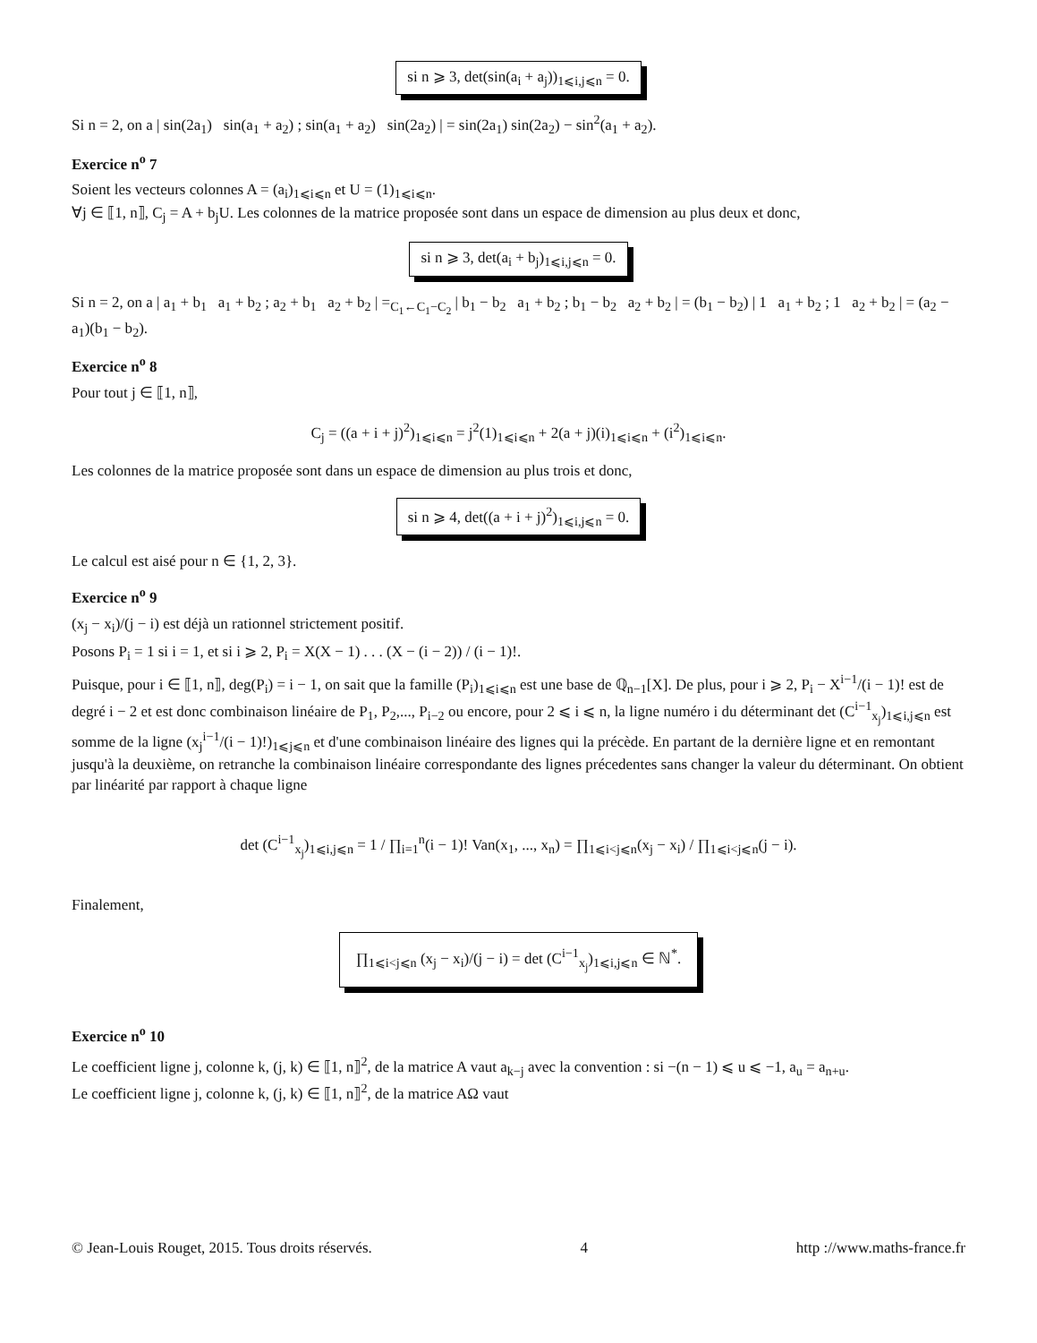si n ⩾ 3, det(sin(a<sub>i</sub> + a<sub>j</sub>))<sub>1⩽i,j⩽n</sub> = 0.
Si n = 2, on a | sin(2a<sub>1</sub>) sin(a<sub>1</sub> + a<sub>2</sub>) ; sin(a<sub>1</sub> + a<sub>2</sub>) sin(2a<sub>2</sub>) | = sin(2a<sub>1</sub>) sin(2a<sub>2</sub>) − sin<sup>2</sup>(a<sub>1</sub> + a<sub>2</sub>).
Exercice n<sup>o</sup> 7
Soient les vecteurs colonnes A = (a<sub>i</sub>)<sub>1⩽i⩽n</sub> et U = (1)<sub>1⩽i⩽n</sub>.
∀j ∈ ⟦1, n⟧, C<sub>j</sub> = A + b<sub>j</sub>U. Les colonnes de la matrice proposée sont dans un espace de dimension au plus deux et donc,
si n ⩾ 3, det(a<sub>i</sub> + b<sub>j</sub>)<sub>1⩽i,j⩽n</sub> = 0.
Si n = 2, on a | a<sub>1</sub> + b<sub>1</sub> a<sub>1</sub> + b<sub>2</sub> ; a<sub>2</sub> + b<sub>1</sub> a<sub>2</sub> + b<sub>2</sub> | =<sub>C<sub>1</sub>←C<sub>1</sub>−C<sub>2</sub></sub> | b<sub>1</sub> − b<sub>2</sub> a<sub>1</sub> + b<sub>2</sub> ; b<sub>1</sub> − b<sub>2</sub> a<sub>2</sub> + b<sub>2</sub> | = (b<sub>1</sub> − b<sub>2</sub>) | 1 a<sub>1</sub> + b<sub>2</sub> ; 1 a<sub>2</sub> + b<sub>2</sub> | = (a<sub>2</sub> − a<sub>1</sub>)(b<sub>1</sub> − b<sub>2</sub>).
Exercice n<sup>o</sup> 8
Pour tout j ∈ ⟦1, n⟧,
C<sub>j</sub> = ((a + i + j)<sup>2</sup>)<sub>1⩽i⩽n</sub> = j<sup>2</sup>(1)<sub>1⩽i⩽n</sub> + 2(a + j)(i)<sub>1⩽i⩽n</sub> + (i<sup>2</sup>)<sub>1⩽i⩽n</sub>.
Les colonnes de la matrice proposée sont dans un espace de dimension au plus trois et donc,
si n ⩾ 4, det((a + i + j)<sup>2</sup>)<sub>1⩽i,j⩽n</sub> = 0.
Le calcul est aisé pour n ∈ {1, 2, 3}.
Exercice n<sup>o</sup> 9
(x<sub>j</sub> − x<sub>i</sub>)/(j − i) est déjà un rationnel strictement positif.
Posons P<sub>i</sub> = 1 si i = 1, et si i ⩾ 2, P<sub>i</sub> = X(X − 1) . . . (X − (i − 2)) / (i − 1)!.
Puisque, pour i ∈ ⟦1, n⟧, deg(P<sub>i</sub>) = i − 1, on sait que la famille (P<sub>i</sub>)<sub>1⩽i⩽n</sub> est une base de ℚ<sub>n−1</sub>[X]. De plus, pour i ⩾ 2, P<sub>i</sub> − X<sup>i−1</sup>/(i − 1)! est de degré i − 2 et est donc combinaison linéaire de P<sub>1</sub>, P<sub>2</sub>,..., P<sub>i−2</sub> ou encore, pour 2 ⩽ i ⩽ n, la ligne numéro i du déterminant det (C<sup>i−1</sup><sub>x<sub>j</sub></sub>)<sub>1⩽i,j⩽n</sub> est somme de la ligne (x<sub>j</sub><sup>i−1</sup>/(i − 1)!)<sub>1⩽j⩽n</sub> et d'une combinaison linéaire des lignes qui la précède. En partant de la dernière ligne et en remontant jusqu'à la deuxième, on retranche la combinaison linéaire correspondante des lignes précedentes sans changer la valeur du déterminant. On obtient par linéarité par rapport à chaque ligne
det (C<sup>i−1</sup><sub>x<sub>j</sub></sub>)<sub>1⩽i,j⩽n</sub> = 1 / ∏<sub>i=1</sub><sup>n</sup>(i − 1)! Van(x<sub>1</sub>, ..., x<sub>n</sub>) = ∏<sub>1⩽i<j⩽n</sub>(x<sub>j</sub> − x<sub>i</sub>) / ∏<sub>1⩽i<j⩽n</sub>(j − i).
Finalement,
∏<sub>1⩽i<j⩽n</sub> (x<sub>j</sub> − x<sub>i</sub>)/(j − i) = det (C<sup>i−1</sup><sub>x<sub>j</sub></sub>)<sub>1⩽i,j⩽n</sub> ∈ ℕ<sup>*</sup>.
Exercice n<sup>o</sup> 10
Le coefficient ligne j, colonne k, (j, k) ∈ ⟦1, n⟧<sup>2</sup>, de la matrice A vaut a<sub>k−j</sub> avec la convention : si −(n − 1) ⩽ u ⩽ −1, a<sub>u</sub> = a<sub>n+u</sub>.
Le coefficient ligne j, colonne k, (j, k) ∈ ⟦1, n⟧<sup>2</sup>, de la matrice AΩ vaut
© Jean-Louis Rouget, 2015. Tous droits réservés. 4 http ://www.maths-france.fr